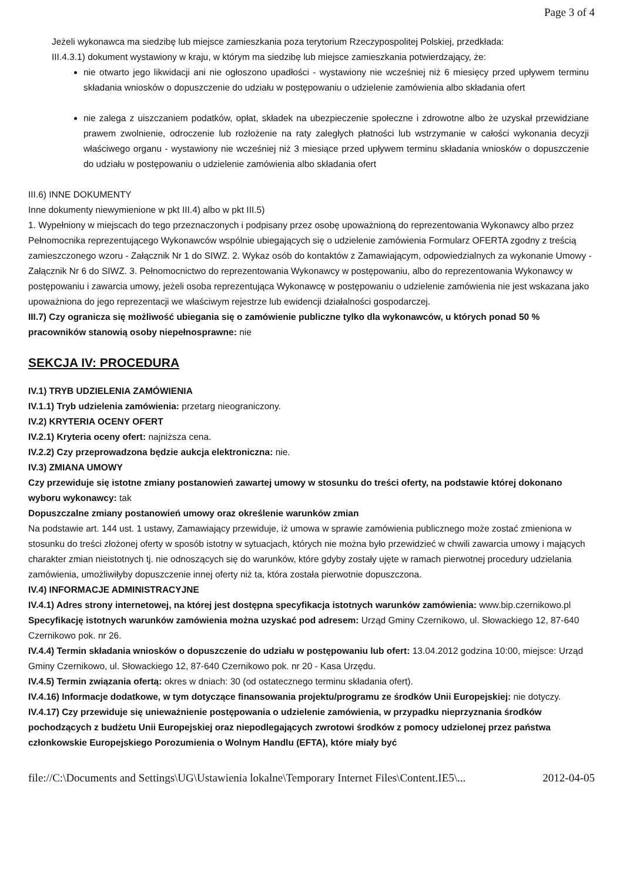Page 3 of 4
Jeżeli wykonawca ma siedzibę lub miejsce zamieszkania poza terytorium Rzeczypospolitej Polskiej, przedkłada:
III.4.3.1) dokument wystawiony w kraju, w którym ma siedzibę lub miejsce zamieszkania potwierdzający, że:
nie otwarto jego likwidacji ani nie ogłoszono upadłości - wystawiony nie wcześniej niż 6 miesięcy przed upływem terminu składania wniosków o dopuszczenie do udziału w postępowaniu o udzielenie zamówienia albo składania ofert
nie zalega z uiszczaniem podatków, opłat, składek na ubezpieczenie społeczne i zdrowotne albo że uzyskał przewidziane prawem zwolnienie, odroczenie lub rozłożenie na raty zaległych płatności lub wstrzymanie w całości wykonania decyzji właściwego organu - wystawiony nie wcześniej niż 3 miesiące przed upływem terminu składania wniosków o dopuszczenie do udziału w postępowaniu o udzielenie zamówienia albo składania ofert
III.6) INNE DOKUMENTY
Inne dokumenty niewymienione w pkt III.4) albo w pkt III.5)
1. Wypełniony w miejscach do tego przeznaczonych i podpisany przez osobę upoważnioną do reprezentowania Wykonawcy albo przez Pełnomocnika reprezentującego Wykonawców wspólnie ubiegających się o udzielenie zamówienia Formularz OFERTA zgodny z treścią zamieszczonego wzoru - Załącznik Nr 1 do SIWZ. 2. Wykaz osób do kontaktów z Zamawiającym, odpowiedzialnych za wykonanie Umowy - Załącznik Nr 6 do SIWZ. 3. Pełnomocnictwo do reprezentowania Wykonawcy w postępowaniu, albo do reprezentowania Wykonawcy w postępowaniu i zawarcia umowy, jeżeli osoba reprezentująca Wykonawcę w postępowaniu o udzielenie zamówienia nie jest wskazana jako upoważniona do jego reprezentacji we właściwym rejestrze lub ewidencji działalności gospodarczej.
III.7) Czy ogranicza się możliwość ubiegania się o zamówienie publiczne tylko dla wykonawców, u których ponad 50 % pracowników stanowią osoby niepełnosprawne: nie
SEKCJA IV: PROCEDURA
IV.1) TRYB UDZIELENIA ZAMÓWIENIA
IV.1.1) Tryb udzielenia zamówienia: przetarg nieograniczony.
IV.2) KRYTERIA OCENY OFERT
IV.2.1) Kryteria oceny ofert: najniższa cena.
IV.2.2) Czy przeprowadzona będzie aukcja elektroniczna: nie.
IV.3) ZMIANA UMOWY
Czy przewiduje się istotne zmiany postanowień zawartej umowy w stosunku do treści oferty, na podstawie której dokonano wyboru wykonawcy: tak
Dopuszczalne zmiany postanowień umowy oraz określenie warunków zmian
Na podstawie art. 144 ust. 1 ustawy, Zamawiający przewiduje, iż umowa w sprawie zamówienia publicznego może zostać zmieniona w stosunku do treści złożonej oferty w sposób istotny w sytuacjach, których nie można było przewidzieć w chwili zawarcia umowy i mających charakter zmian nieistotnych tj. nie odnoszących się do warunków, które gdyby zostały ujęte w ramach pierwotnej procedury udzielania zamówienia, umożliwiłyby dopuszczenie innej oferty niż ta, która została pierwotnie dopuszczona.
IV.4) INFORMACJE ADMINISTRACYJNE
IV.4.1) Adres strony internetowej, na której jest dostępna specyfikacja istotnych warunków zamówienia: www.bip.czernikowo.pl
Specyfikację istotnych warunków zamówienia można uzyskać pod adresem: Urząd Gminy Czernikowo, ul. Słowackiego 12, 87-640 Czernikowo pok. nr 26.
IV.4.4) Termin składania wniosków o dopuszczenie do udziału w postępowaniu lub ofert: 13.04.2012 godzina 10:00, miejsce: Urząd Gminy Czernikowo, ul. Słowackiego 12, 87-640 Czernikowo pok. nr 20 - Kasa Urzędu.
IV.4.5) Termin związania ofertą: okres w dniach: 30 (od ostatecznego terminu składania ofert).
IV.4.16) Informacje dodatkowe, w tym dotyczące finansowania projektu/programu ze środków Unii Europejskiej: nie dotyczy.
IV.4.17) Czy przewiduje się unieważnienie postępowania o udzielenie zamówienia, w przypadku nieprzyznania środków pochodzących z budżetu Unii Europejskiej oraz niepodlegających zwrotowi środków z pomocy udzielonej przez państwa członkowskie Europejskiego Porozumienia o Wolnym Handlu (EFTA), które miały być
file://C:\Documents and Settings\UG\Ustawienia lokalne\Temporary Internet Files\Content.IE5\... 2012-04-05